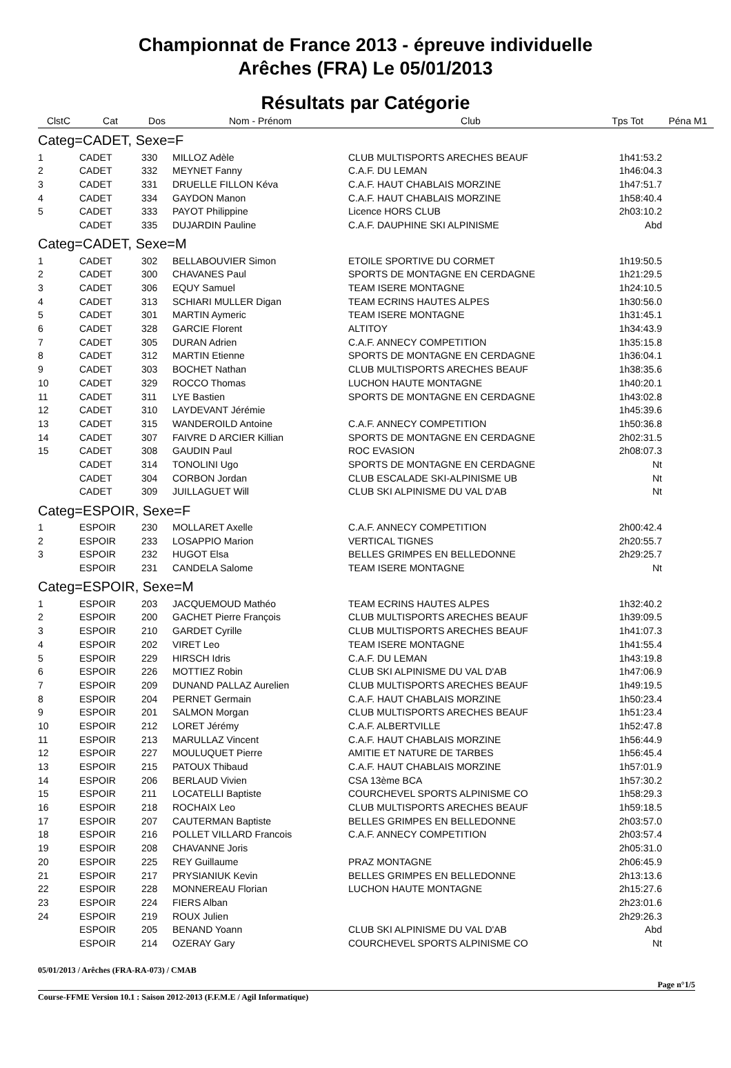Championnat de France 2013 - épreuve individuelle
Arêches (FRA) Le 05/01/2013
Résultats par Catégorie
| ClstC | Cat | Dos | Nom - Prénom | Club | Tps Tot | Péna M1 |
| --- | --- | --- | --- | --- | --- | --- |
| Categ=CADET, Sexe=F | | | | | | |
| 1 | CADET | 330 | MILLOZ Adèle | CLUB MULTISPORTS ARECHES BEAUF | 1h41:53.2 | |
| 2 | CADET | 332 | MEYNET Fanny | C.A.F. DU LEMAN | 1h46:04.3 | |
| 3 | CADET | 331 | DRUELLE FILLON Kéva | C.A.F. HAUT CHABLAIS MORZINE | 1h47:51.7 | |
| 4 | CADET | 334 | GAYDON Manon | C.A.F. HAUT CHABLAIS MORZINE | 1h58:40.4 | |
| 5 | CADET | 333 | PAYOT Philippine | Licence HORS CLUB | 2h03:10.2 | |
| | CADET | 335 | DUJARDIN Pauline | C.A.F. DAUPHINE SKI ALPINISME | Abd | |
| Categ=CADET, Sexe=M | | | | | | |
| 1 | CADET | 302 | BELLABOUVIER Simon | ETOILE SPORTIVE DU CORMET | 1h19:50.5 | |
| 2 | CADET | 300 | CHAVANES Paul | SPORTS DE MONTAGNE EN CERDAGNE | 1h21:29.5 | |
| 3 | CADET | 306 | EQUY Samuel | TEAM ISERE MONTAGNE | 1h24:10.5 | |
| 4 | CADET | 313 | SCHIARI MULLER Digan | TEAM ECRINS HAUTES ALPES | 1h30:56.0 | |
| 5 | CADET | 301 | MARTIN Aymeric | TEAM ISERE MONTAGNE | 1h31:45.1 | |
| 6 | CADET | 328 | GARCIE Florent | ALTITOY | 1h34:43.9 | |
| 7 | CADET | 305 | DURAN Adrien | C.A.F. ANNECY COMPETITION | 1h35:15.8 | |
| 8 | CADET | 312 | MARTIN Etienne | SPORTS DE MONTAGNE EN CERDAGNE | 1h36:04.1 | |
| 9 | CADET | 303 | BOCHET Nathan | CLUB MULTISPORTS ARECHES BEAUF | 1h38:35.6 | |
| 10 | CADET | 329 | ROCCO Thomas | LUCHON HAUTE MONTAGNE | 1h40:20.1 | |
| 11 | CADET | 311 | LYE Bastien | SPORTS DE MONTAGNE EN CERDAGNE | 1h43:02.8 | |
| 12 | CADET | 310 | LAYDEVANT Jérémie | | 1h45:39.6 | |
| 13 | CADET | 315 | WANDEROILD Antoine | C.A.F. ANNECY COMPETITION | 1h50:36.8 | |
| 14 | CADET | 307 | FAIVRE D ARCIER Killian | SPORTS DE MONTAGNE EN CERDAGNE | 2h02:31.5 | |
| 15 | CADET | 308 | GAUDIN Paul | ROC EVASION | 2h08:07.3 | |
| | CADET | 314 | TONOLINI Ugo | SPORTS DE MONTAGNE EN CERDAGNE | Nt | |
| | CADET | 304 | CORBON Jordan | CLUB ESCALADE SKI-ALPINISME UB | Nt | |
| | CADET | 309 | JUILLAGUET Will | CLUB SKI ALPINISME DU VAL D'AB | Nt | |
| Categ=ESPOIR, Sexe=F | | | | | | |
| 1 | ESPOIR | 230 | MOLLARET Axelle | C.A.F. ANNECY COMPETITION | 2h00:42.4 | |
| 2 | ESPOIR | 233 | LOSAPPIO Marion | VERTICAL TIGNES | 2h20:55.7 | |
| 3 | ESPOIR | 232 | HUGOT Elsa | BELLES GRIMPES EN BELLEDONNE | 2h29:25.7 | |
| | ESPOIR | 231 | CANDELA Salome | TEAM ISERE MONTAGNE | Nt | |
| Categ=ESPOIR, Sexe=M | | | | | | |
| 1 | ESPOIR | 203 | JACQUEMOUD Mathéo | TEAM ECRINS HAUTES ALPES | 1h32:40.2 | |
| 2 | ESPOIR | 200 | GACHET Pierre François | CLUB MULTISPORTS ARECHES BEAUF | 1h39:09.5 | |
| 3 | ESPOIR | 210 | GARDET Cyrille | CLUB MULTISPORTS ARECHES BEAUF | 1h41:07.3 | |
| 4 | ESPOIR | 202 | VIRET Leo | TEAM ISERE MONTAGNE | 1h41:55.4 | |
| 5 | ESPOIR | 229 | HIRSCH Idris | C.A.F. DU LEMAN | 1h43:19.8 | |
| 6 | ESPOIR | 226 | MOTTIEZ Robin | CLUB SKI ALPINISME DU VAL D'AB | 1h47:06.9 | |
| 7 | ESPOIR | 209 | DUNAND PALLAZ Aurelien | CLUB MULTISPORTS ARECHES BEAUF | 1h49:19.5 | |
| 8 | ESPOIR | 204 | PERNET Germain | C.A.F. HAUT CHABLAIS MORZINE | 1h50:23.4 | |
| 9 | ESPOIR | 201 | SALMON Morgan | CLUB MULTISPORTS ARECHES BEAUF | 1h51:23.4 | |
| 10 | ESPOIR | 212 | LORET Jérémy | C.A.F. ALBERTVILLE | 1h52:47.8 | |
| 11 | ESPOIR | 213 | MARULLAZ Vincent | C.A.F. HAUT CHABLAIS MORZINE | 1h56:44.9 | |
| 12 | ESPOIR | 227 | MOULUQUET Pierre | AMITIE ET NATURE DE TARBES | 1h56:45.4 | |
| 13 | ESPOIR | 215 | PATOUX Thibaud | C.A.F. HAUT CHABLAIS MORZINE | 1h57:01.9 | |
| 14 | ESPOIR | 206 | BERLAUD Vivien | CSA 13ème BCA | 1h57:30.2 | |
| 15 | ESPOIR | 211 | LOCATELLI Baptiste | COURCHEVEL SPORTS ALPINISME CO | 1h58:29.3 | |
| 16 | ESPOIR | 218 | ROCHAIX Leo | CLUB MULTISPORTS ARECHES BEAUF | 1h59:18.5 | |
| 17 | ESPOIR | 207 | CAUTERMAN Baptiste | BELLES GRIMPES EN BELLEDONNE | 2h03:57.0 | |
| 18 | ESPOIR | 216 | POLLET VILLARD Francois | C.A.F. ANNECY COMPETITION | 2h03:57.4 | |
| 19 | ESPOIR | 208 | CHAVANNE Joris | | 2h05:31.0 | |
| 20 | ESPOIR | 225 | REY Guillaume | PRAZ MONTAGNE | 2h06:45.9 | |
| 21 | ESPOIR | 217 | PRYSIANIUK Kevin | BELLES GRIMPES EN BELLEDONNE | 2h13:13.6 | |
| 22 | ESPOIR | 228 | MONNEREAU Florian | LUCHON HAUTE MONTAGNE | 2h15:27.6 | |
| 23 | ESPOIR | 224 | FIERS Alban | | 2h23:01.6 | |
| 24 | ESPOIR | 219 | ROUX Julien | | 2h29:26.3 | |
| | ESPOIR | 205 | BENAND Yoann | CLUB SKI ALPINISME DU VAL D'AB | Abd | |
| | ESPOIR | 214 | OZERAY Gary | COURCHEVEL SPORTS ALPINISME CO | Nt | |
05/01/2013 / Arêches (FRA-RA-073) / CMAB
Page n°1/5
Course-FFME Version 10.1 : Saison 2012-2013 (F.F.M.E / Agil Informatique)